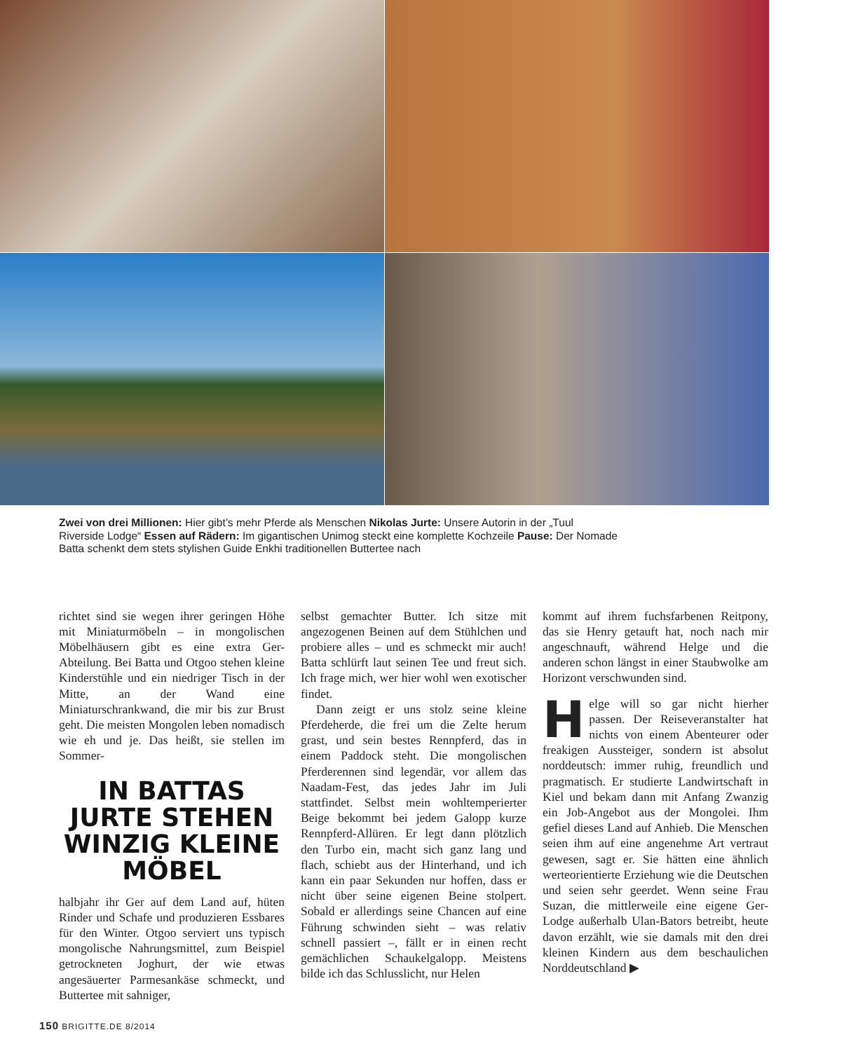Zwei von drei Millionen: Hier gibt’s mehr Pferde als Menschen Nikolas Jurte: Unsere Autorin in der „Tuul Riverside Lodge“ Essen auf Rädern: Im gigantischen Unimog steckt eine komplette Kochzeile Pause: Der Nomade Batta schenkt dem stets stylishen Guide Enkhi traditionellen Buttertee nach
richtet sind sie wegen ihrer geringen Höhe mit Miniaturmöbeln – in mongolischen Möbelhäusern gibt es eine extra Ger-Abteilung. Bei Batta und Otgoo stehen kleine Kinderstühle und ein niedriger Tisch in der Mitte, an der Wand eine Miniaturschrankwand, die mir bis zur Brust geht. Die meisten Mongolen leben nomadisch wie eh und je. Das heißt, sie stellen im Sommer-
IN BATTAS JURTE STEHEN WINZIG KLEINE MÖBEL
halbjahr ihr Ger auf dem Land auf, hüten Rinder und Schafe und produzieren Essbares für den Winter. Otgoo serviert uns typisch mongolische Nahrungsmittel, zum Beispiel getrockneten Joghurt, der wie etwas angesäuerter Parmesankäse schmeckt, und Buttertee mit sahniger,
selbst gemachter Butter. Ich sitze mit angezogenen Beinen auf dem Stühlchen und probiere alles – und es schmeckt mir auch! Batta schlürft laut seinen Tee und freut sich. Ich frage mich, wer hier wohl wen exotischer findet.
Dann zeigt er uns stolz seine kleine Pferdeherde, die frei um die Zelte herum grast, und sein bestes Rennpferd, das in einem Paddock steht. Die mongolischen Pferderennen sind legendär, vor allem das Naadam-Fest, das jedes Jahr im Juli stattfindet. Selbst mein wohltemperierter Beige bekommt bei jedem Galopp kurze Rennpferd-Allüren. Er legt dann plötzlich den Turbo ein, macht sich ganz lang und flach, schiebt aus der Hinterhand, und ich kann ein paar Sekunden nur hoffen, dass er nicht über seine eigenen Beine stolpert. Sobald er allerdings seine Chancen auf eine Führung schwinden sieht – was relativ schnell passiert –, fällt er in einen recht gemächlichen Schaukelgalopp. Meistens bilde ich das Schlusslicht, nur Helen
kommt auf ihrem fuchsfarbenen Reitpony, das sie Henry getauft hat, noch nach mir angeschnauft, während Helge und die anderen schon längst in einer Staubwolke am Horizont verschwunden sind.
Helge will so gar nicht hierher passen. Der Reiseveranstalter hat nichts von einem Abenteurer oder freakigen Aussteiger, sondern ist absolut norddeutsch: immer ruhig, freundlich und pragmatisch. Er studierte Landwirtschaft in Kiel und bekam dann mit Anfang Zwanzig ein Job-Angebot aus der Mongolei. Ihm gefiel dieses Land auf Anhieb. Die Menschen seien ihm auf eine angenehme Art vertraut gewesen, sagt er. Sie hätten eine ähnlich werteorientierte Erziehung wie die Deutschen und seien sehr geerdet. Wenn seine Frau Suzan, die mittlerweile eine eigene Ger-Lodge außerhalb Ulan-Bators betreibt, heute davon erzählt, wie sie damals mit den drei kleinen Kindern aus dem beschaulichen Norddeutschland ▶
150 BRIGITTE.DE 8/2014